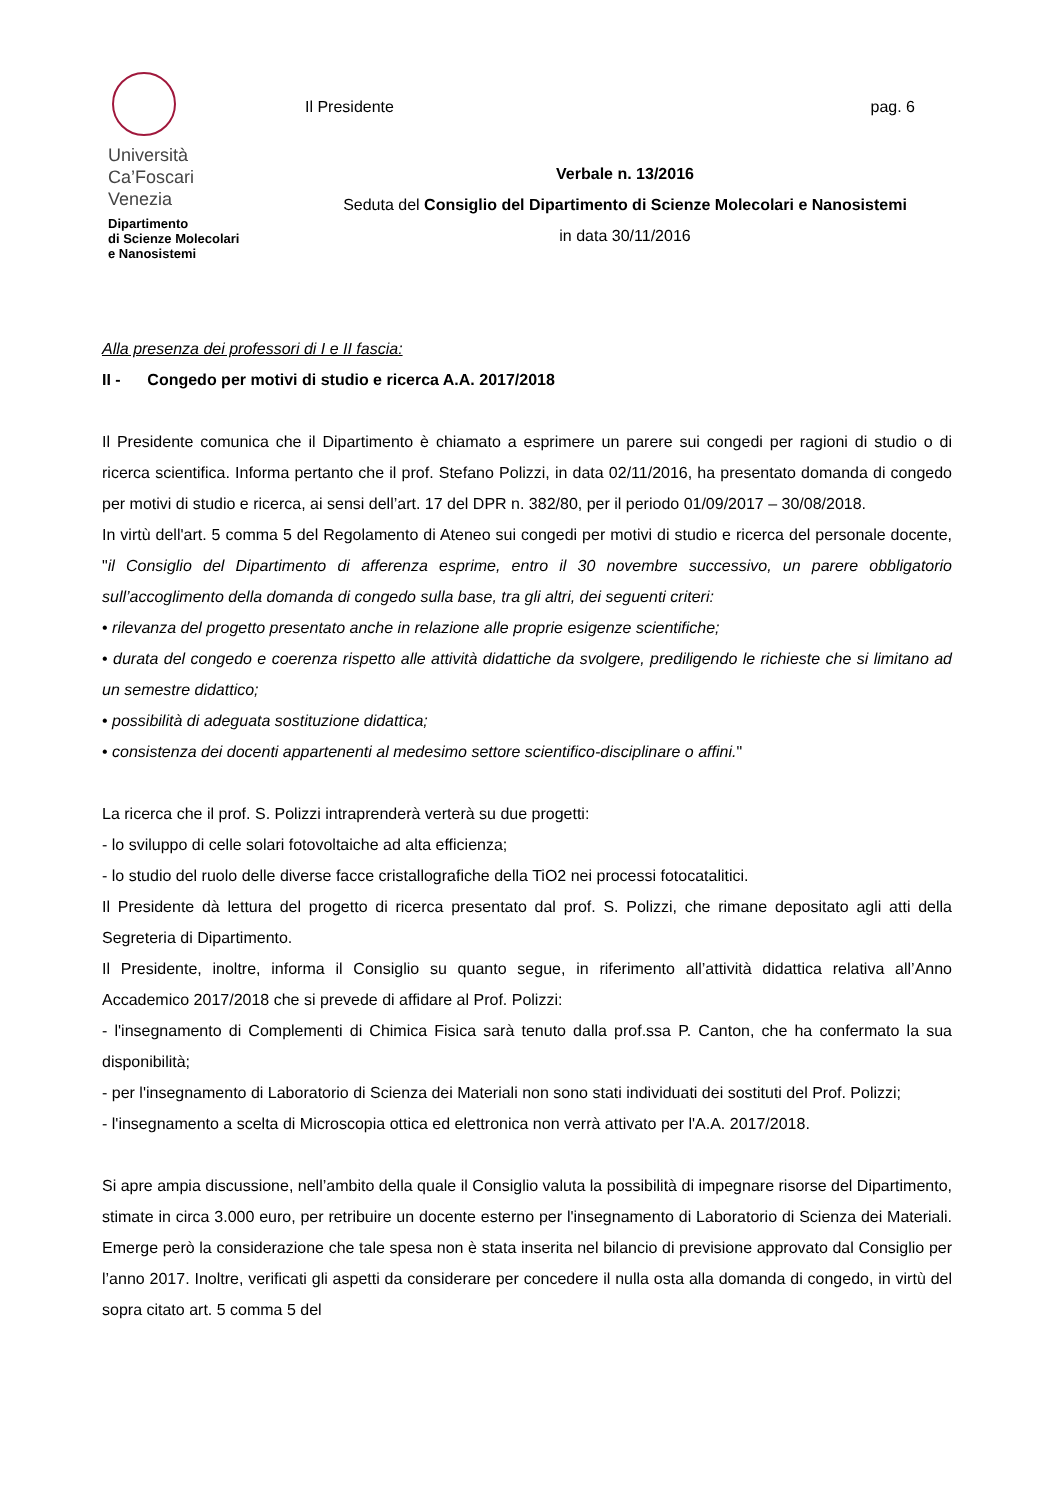Università
Ca’Foscari
Venezia
Dipartimento
di Scienze Molecolari
e Nanosistemi
Il Presidente pag. 6
Verbale n. 13/2016
Seduta del Consiglio del Dipartimento di Scienze Molecolari e Nanosistemi
in data 30/11/2016
Alla presenza dei professori di I e II fascia:
II - Congedo per motivi di studio e ricerca A.A. 2017/2018
Il Presidente comunica che il Dipartimento è chiamato a esprimere un parere sui congedi per ragioni di studio o di ricerca scientifica. Informa pertanto che il prof. Stefano Polizzi, in data 02/11/2016, ha presentato domanda di congedo per motivi di studio e ricerca, ai sensi dell’art. 17 del DPR n. 382/80, per il periodo 01/09/2017 – 30/08/2018.
In virtù dell'art. 5 comma 5 del Regolamento di Ateneo sui congedi per motivi di studio e ricerca del personale docente, "il Consiglio del Dipartimento di afferenza esprime, entro il 30 novembre successivo, un parere obbligatorio sull’accoglimento della domanda di congedo sulla base, tra gli altri, dei seguenti criteri:
• rilevanza del progetto presentato anche in relazione alle proprie esigenze scientifiche;
• durata del congedo e coerenza rispetto alle attività didattiche da svolgere, prediligendo le richieste che si limitano ad un semestre didattico;
• possibilità di adeguata sostituzione didattica;
• consistenza dei docenti appartenenti al medesimo settore scientifico-disciplinare o affini."
La ricerca che il prof. S. Polizzi intraprenderà verterà su due progetti:
- lo sviluppo di celle solari fotovoltaiche ad alta efficienza;
- lo studio del ruolo delle diverse facce cristallografiche della TiO2 nei processi fotocatalitici.
Il Presidente dà lettura del progetto di ricerca presentato dal prof. S. Polizzi, che rimane depositato agli atti della Segreteria di Dipartimento.
Il Presidente, inoltre, informa il Consiglio su quanto segue, in riferimento all’attività didattica relativa all’Anno Accademico 2017/2018 che si prevede di affidare al Prof. Polizzi:
- l'insegnamento di Complementi di Chimica Fisica sarà tenuto dalla prof.ssa P. Canton, che ha confermato la sua disponibilità;
- per l'insegnamento di Laboratorio di Scienza dei Materiali non sono stati individuati dei sostituti del Prof. Polizzi;
- l'insegnamento a scelta di Microscopia ottica ed elettronica non verrà attivato per l'A.A. 2017/2018.
Si apre ampia discussione, nell’ambito della quale il Consiglio valuta la possibilità di impegnare risorse del Dipartimento, stimate in circa 3.000 euro, per retribuire un docente esterno per l'insegnamento di Laboratorio di Scienza dei Materiali. Emerge però la considerazione che tale spesa non è stata inserita nel bilancio di previsione approvato dal Consiglio per l’anno 2017. Inoltre, verificati gli aspetti da considerare per concedere il nulla osta alla domanda di congedo, in virtù del sopra citato art. 5 comma 5 del